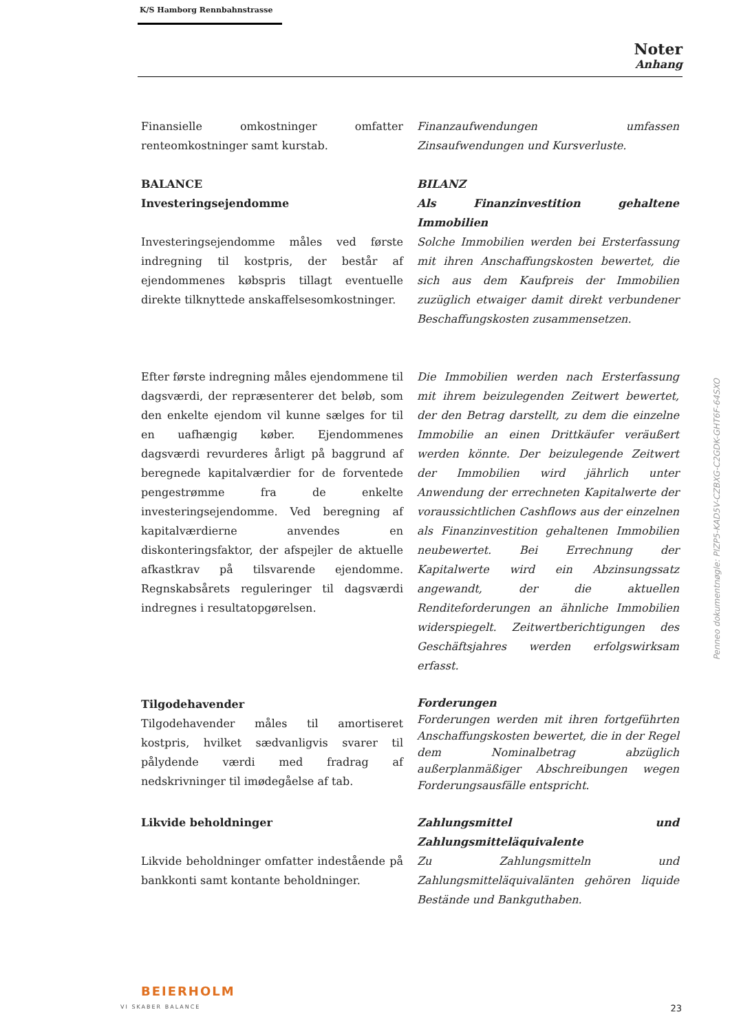K/S Hamborg Rennbahnstrasse
Noter
Anhang
Finansielle omkostninger omfatter renteomkostninger samt kurstab.
Finanzaufwendungen umfassen Zinsaufwendungen und Kursverluste.
BALANCE
Investeringsejendomme
Investeringsejendomme måles ved første indregning til kostpris, der består af ejendommenes købspris tillagt eventuelle direkte tilknyttede anskaffelsesomkostninger.
BILANZ
Als Finanzinvestition gehaltene Immobilien
Solche Immobilien werden bei Ersterfassung mit ihren Anschaffungskosten bewertet, die sich aus dem Kaufpreis der Immobilien zuzüglich etwaiger damit direkt verbundener Beschaffungskosten zusammensetzen.
Efter første indregning måles ejendommene til dagsværdi, der repræsenterer det beløb, som den enkelte ejendom vil kunne sælges for til en uafhængig køber. Ejendommenes dagsværdi revurderes årligt på baggrund af beregnede kapitalværdier for de forventede pengestrømme fra de enkelte investeringsejendomme. Ved beregning af kapitalværdierne anvendes en diskonteringsfaktor, der afspejler de aktuelle afkastkrav på tilsvarende ejendomme. Regnskabsårets reguleringer til dagsværdi indregnes i resultatopgørelsen.
Die Immobilien werden nach Ersterfassung mit ihrem beizulegenden Zeitwert bewertet, der den Betrag darstellt, zu dem die einzelne Immobilie an einen Drittkäufer veräußert werden könnte. Der beizulegende Zeitwert der Immobilien wird jährlich unter Anwendung der errechneten Kapitalwerte der voraussichtlichen Cashflows aus der einzelnen als Finanzinvestition gehaltenen Immobilien neubewertet. Bei Errechnung der Kapitalwerte wird ein Abzinsungssatz angewandt, der die aktuellen Renditeforderungen an ähnliche Immobilien widerspiegelt. Zeitwertberichtigungen des Geschäftsjahres werden erfolgswirksam erfasst.
Tilgodehavender
Tilgodehavender måles til amortiseret kostpris, hvilket sædvanligvis svarer til pålydende værdi med fradrag af nedskrivninger til imødegåelse af tab.
Forderungen
Forderungen werden mit ihren fortgeführten Anschaffungskosten bewertet, die in der Regel dem Nominalbetrag abzüglich außerplanmäßiger Abschreibungen wegen Forderungsausfälle entspricht.
Likvide beholdninger
Likvide beholdninger omfatter indestående på bankkonti samt kontante beholdninger.
Zahlungsmittel und Zahlungsmitteläquivalente
Zu Zahlungsmitteln und Zahlungsmitteläquivalänten gehören liquide Bestände und Bankguthaben.
Penneo dokumentnøgle: PIZP5-KAD5V-CZBXG-C2GDK-GHT6F-64SXO
BEIERHOLM
VI SKABER BALANCE
23